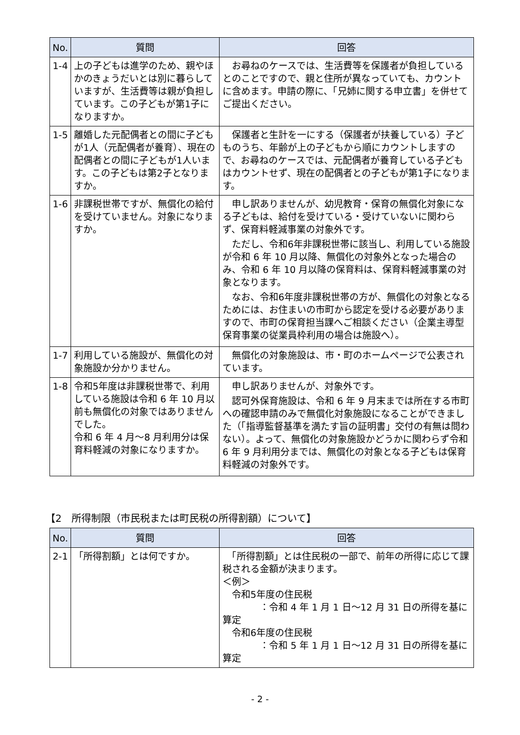| No. | 質問 | 回答 |
| --- | --- | --- |
| 1-4 | 上の子どもは進学のため、親やほかのきょうだいとは別に暮らしていますが、生活費等は親が負担しています。この子どもが第1子になりますか。 | お尋ねのケースでは、生活費等を保護者が負担しているとのことですので、親と住所が異なっていても、カウントに含めます。申請の際に、「兄姉に関する申立書」を併せてご提出ください。 |
| 1-5 | 離婚した元配偶者との間に子どもが1人（元配偶者が養育）、現在の配偶者との間に子どもが1人います。この子どもは第2子となりますか。 | 保護者と生計を一にする（保護者が扶養している）子どものうち、年齢が上の子どもから順にカウントしますので、お尋ねのケースでは、元配偶者が養育している子どもはカウントせず、現在の配偶者との子どもが第1子になります。 |
| 1-6 | 非課税世帯ですが、無償化の給付を受けていません。対象になりますか。 | 申し訳ありませんが、幼児教育・保育の無償化対象になる子どもは、給付を受けている・受けていないに関わらず、保育料軽減事業の対象外です。 ただし、令和6年非課税世帯に該当し、利用している施設が令和 6 年 10 月以降、無償化の対象外となった場合のみ、令和 6 年 10 月以降の保育料は、保育料軽減事業の対象となります。 なお、令和6年度非課税世帯の方が、無償化の対象となるためには、お住まいの市町から認定を受ける必要がありますので、市町の保育担当課へご相談ください（企業主導型保育事業の従業員枠利用の場合は施設へ）。 |
| 1-7 | 利用している施設が、無償化の対象施設か分かりません。 | 無償化の対象施設は、市・町のホームページで公表されています。 |
| 1-8 | 令和5年度は非課税世帯で、利用している施設は令和 6 年 10 月以前も無償化の対象ではありませんでした。 令和 6 年 4 月～8 月利用分は保育料軽減の対象になりますか。 | 申し訳ありませんが、対象外です。 認可外保育施設は、令和 6 年 9 月末までは所在する市町への確認申請のみで無償化対象施設になることができました（「指導監督基準を満たす旨の証明書」交付の有無は問わない）。よって、無償化の対象施設かどうかに関わらず令和 6 年 9 月利用分までは、無償化の対象となる子どもは保育料軽減の対象外です。 |
【2　所得制限（市民税または町民税の所得割額）について】
| No. | 質問 | 回答 |
| --- | --- | --- |
| 2-1 | 「所得割額」とは何ですか。 | 「所得割額」とは住民税の一部で、前年の所得に応じて課税される金額が決まります。 ＜例＞ 令和5年度の住民税 ：令和 4 年 1 月 1 日～12 月 31 日の所得を基に算定 令和6年度の住民税 ：令和 5 年 1 月 1 日～12 月 31 日の所得を基に算定 |
- 2 -